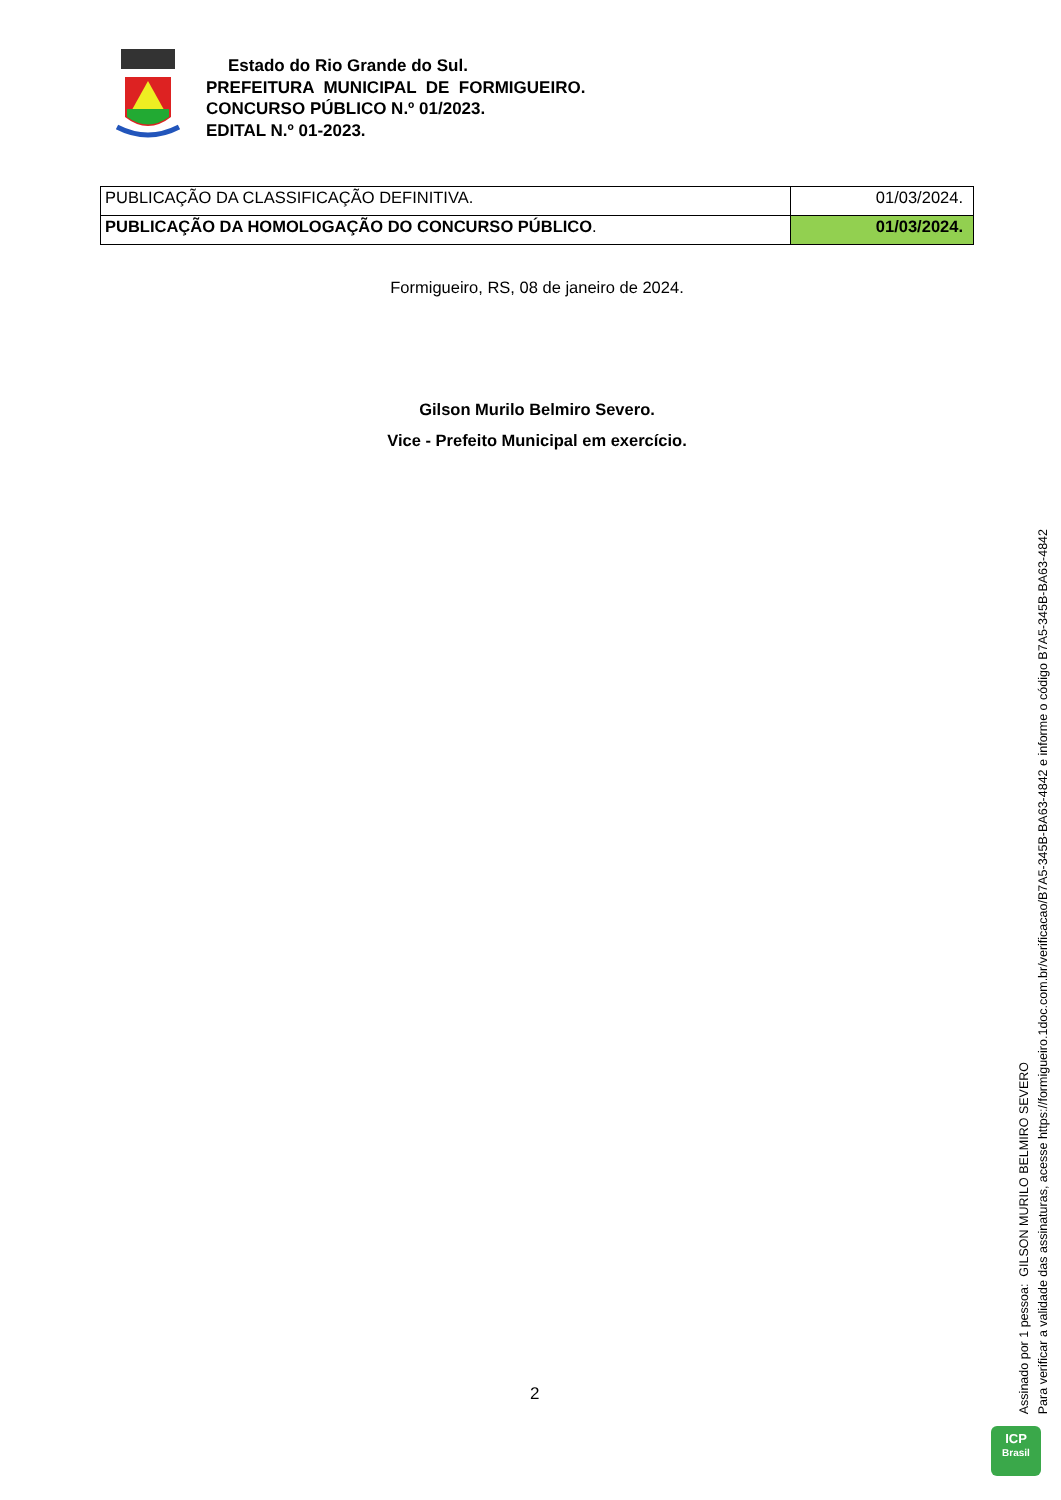Estado do Rio Grande do Sul.
PREFEITURA MUNICIPAL DE FORMIGUEIRO.
CONCURSO PÚBLICO N.º 01/2023.
EDITAL N.º 01-2023.
| PUBLICAÇÃO DA CLASSIFICAÇÃO DEFINITIVA. | 01/03/2024. |
| PUBLICAÇÃO DA HOMOLOGAÇÃO DO CONCURSO PÚBLICO . | 01/03/2024. |
Formigueiro, RS, 08 de janeiro de 2024.
Gilson Murilo Belmiro Severo.
Vice - Prefeito Municipal em exercício.
2
Assinado por 1 pessoa: GILSON MURILO BELMIRO SEVERO
Para verificar a validade das assinaturas, acesse https://formigueiro.1doc.com.br/verificacao/B7A5-345B-BA63-4842 e informe o código B7A5-345B-BA63-4842
ICP
Brasil